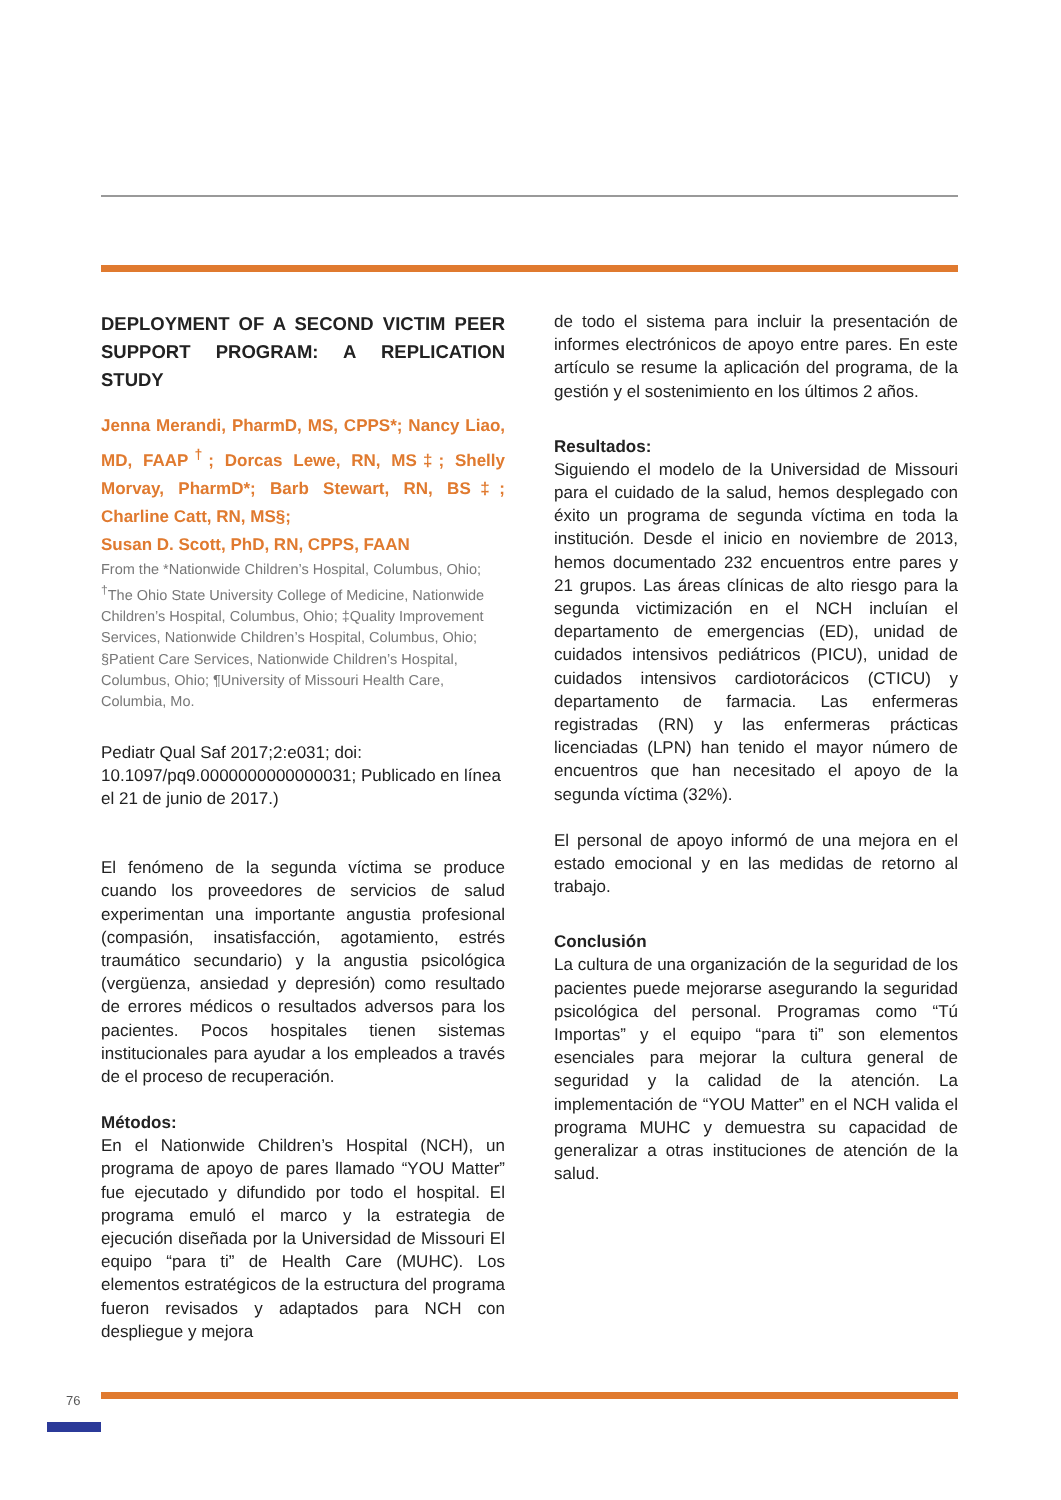DEPLOYMENT OF A SECOND VICTIM PEER SUPPORT PROGRAM: A REPLICATION STUDY
Jenna Merandi, PharmD, MS, CPPS*; Nancy Liao, MD, FAAP<sup>†</sup>; Dorcas Lewe, RN, MS‡; Shelly Morvay, PharmD*; Barb Stewart, RN, BS‡; Charline Catt, RN, MS§;
Susan D. Scott, PhD, RN, CPPS, FAAN
From the *Nationwide Children’s Hospital, Columbus, Ohio; <sup>†</sup>The Ohio State University College of Medicine, Nationwide Children’s Hospital, Columbus, Ohio; ‡Quality Improvement Services, Nationwide Children’s Hospital, Columbus, Ohio; §Patient Care Services, Nationwide Children’s Hospital, Columbus, Ohio; ¶University of Missouri Health Care, Columbia, Mo.
Pediatr Qual Saf 2017;2:e031; doi: 10.1097/pq9.0000000000000031; Publicado en línea el 21 de junio de 2017.)
El fenómeno de la segunda víctima se produce cuando los proveedores de servicios de salud experimentan una importante angustia profesional (compasión, insatisfacción, agotamiento, estrés traumático secundario) y la angustia psicológica (vergüenza, ansiedad y depresión) como resultado de errores médicos o resultados adversos para los pacientes. Pocos hospitales tienen sistemas institucionales para ayudar a los empleados a través de el proceso de recuperación.
Métodos:
En el Nationwide Children’s Hospital (NCH), un programa de apoyo de pares llamado “YOU Matter” fue ejecutado y difundido por todo el hospital. El programa emuló el marco y la estrategia de ejecución diseñada por la Universidad de Missouri El equipo “para ti” de Health Care (MUHC). Los elementos estratégicos de la estructura del programa fueron revisados y adaptados para NCH con despliegue y mejora
de todo el sistema para incluir la presentación de informes electrónicos de apoyo entre pares. En este artículo se resume la aplicación del programa, de la gestión y el sostenimiento en los últimos 2 años.
Resultados:
Siguiendo el modelo de la Universidad de Missouri para el cuidado de la salud, hemos desplegado con éxito un programa de segunda víctima en toda la institución. Desde el inicio en noviembre de 2013, hemos documentado 232 encuentros entre pares y 21 grupos. Las áreas clínicas de alto riesgo para la segunda victimización en el NCH incluían el departamento de emergencias (ED), unidad de cuidados intensivos pediátricos (PICU), unidad de cuidados intensivos cardiotorácicos (CTICU) y departamento de farmacia. Las enfermeras registradas (RN) y las enfermeras prácticas licenciadas (LPN) han tenido el mayor número de encuentros que han necesitado el apoyo de la segunda víctima (32%).
El personal de apoyo informó de una mejora en el estado emocional y en las medidas de retorno al trabajo.
Conclusión
La cultura de una organización de la seguridad de los pacientes puede mejorarse asegurando la seguridad psicológica del personal. Programas como “Tú Importas” y el equipo “para ti” son elementos esenciales para mejorar la cultura general de seguridad y la calidad de la atención. La implementación de “YOU Matter” en el NCH valida el programa MUHC y demuestra su capacidad de generalizar a otras instituciones de atención de la salud.
76